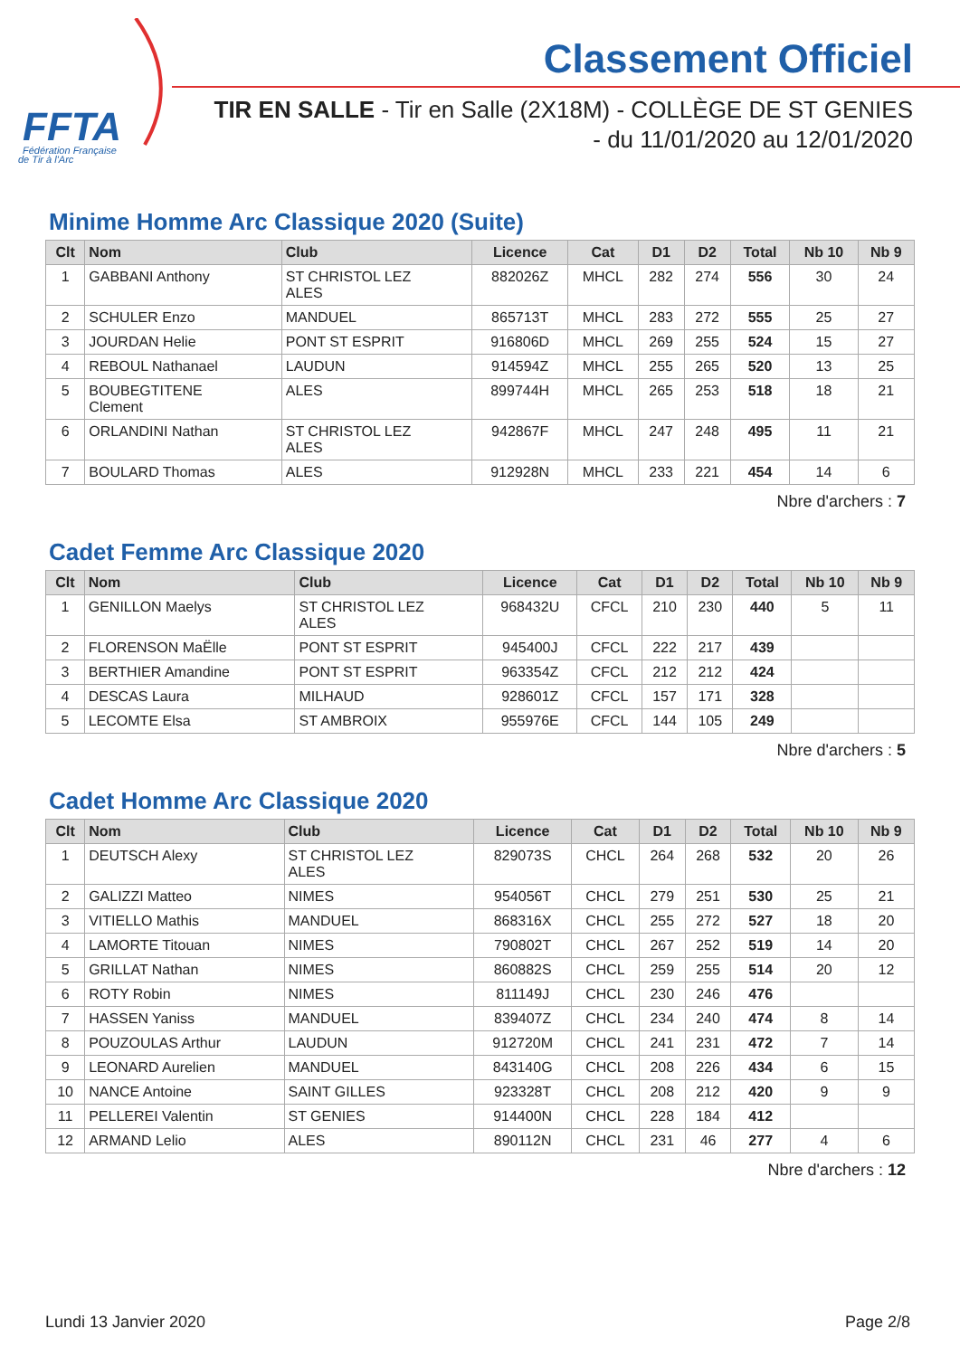FFTA
Fédération Française
de Tir à l'Arc
Classement Officiel
TIR EN SALLE - Tir en Salle (2X18M) - COLLÈGE DE ST GENIES
- du 11/01/2020 au 12/01/2020
Minime Homme Arc Classique 2020 (Suite)
| Clt | Nom | Club | Licence | Cat | D1 | D2 | Total | Nb 10 | Nb 9 |
| --- | --- | --- | --- | --- | --- | --- | --- | --- | --- |
| 1 | GABBANI Anthony | ST CHRISTOL LEZ ALES | 882026Z | MHCL | 282 | 274 | 556 | 30 | 24 |
| 2 | SCHULER Enzo | MANDUEL | 865713T | MHCL | 283 | 272 | 555 | 25 | 27 |
| 3 | JOURDAN Helie | PONT ST ESPRIT | 916806D | MHCL | 269 | 255 | 524 | 15 | 27 |
| 4 | REBOUL Nathanael | LAUDUN | 914594Z | MHCL | 255 | 265 | 520 | 13 | 25 |
| 5 | BOUBEGTITENE Clement | ALES | 899744H | MHCL | 265 | 253 | 518 | 18 | 21 |
| 6 | ORLANDINI Nathan | ST CHRISTOL LEZ ALES | 942867F | MHCL | 247 | 248 | 495 | 11 | 21 |
| 7 | BOULARD Thomas | ALES | 912928N | MHCL | 233 | 221 | 454 | 14 | 6 |
Nbre d'archers : 7
Cadet Femme Arc Classique 2020
| Clt | Nom | Club | Licence | Cat | D1 | D2 | Total | Nb 10 | Nb 9 |
| --- | --- | --- | --- | --- | --- | --- | --- | --- | --- |
| 1 | GENILLON Maelys | ST CHRISTOL LEZ ALES | 968432U | CFCL | 210 | 230 | 440 | 5 | 11 |
| 2 | FLORENSON MaËlle | PONT ST ESPRIT | 945400J | CFCL | 222 | 217 | 439 | | |
| 3 | BERTHIER Amandine | PONT ST ESPRIT | 963354Z | CFCL | 212 | 212 | 424 | | |
| 4 | DESCAS Laura | MILHAUD | 928601Z | CFCL | 157 | 171 | 328 | | |
| 5 | LECOMTE Elsa | ST AMBROIX | 955976E | CFCL | 144 | 105 | 249 | | |
Nbre d'archers : 5
Cadet Homme Arc Classique 2020
| Clt | Nom | Club | Licence | Cat | D1 | D2 | Total | Nb 10 | Nb 9 |
| --- | --- | --- | --- | --- | --- | --- | --- | --- | --- |
| 1 | DEUTSCH Alexy | ST CHRISTOL LEZ ALES | 829073S | CHCL | 264 | 268 | 532 | 20 | 26 |
| 2 | GALIZZI Matteo | NIMES | 954056T | CHCL | 279 | 251 | 530 | 25 | 21 |
| 3 | VITIELLO Mathis | MANDUEL | 868316X | CHCL | 255 | 272 | 527 | 18 | 20 |
| 4 | LAMORTE Titouan | NIMES | 790802T | CHCL | 267 | 252 | 519 | 14 | 20 |
| 5 | GRILLAT Nathan | NIMES | 860882S | CHCL | 259 | 255 | 514 | 20 | 12 |
| 6 | ROTY Robin | NIMES | 811149J | CHCL | 230 | 246 | 476 | | |
| 7 | HASSEN Yaniss | MANDUEL | 839407Z | CHCL | 234 | 240 | 474 | 8 | 14 |
| 8 | POUZOULAS Arthur | LAUDUN | 912720M | CHCL | 241 | 231 | 472 | 7 | 14 |
| 9 | LEONARD Aurelien | MANDUEL | 843140G | CHCL | 208 | 226 | 434 | 6 | 15 |
| 10 | NANCE Antoine | SAINT GILLES | 923328T | CHCL | 208 | 212 | 420 | 9 | 9 |
| 11 | PELLEREI Valentin | ST GENIES | 914400N | CHCL | 228 | 184 | 412 | | |
| 12 | ARMAND Lelio | ALES | 890112N | CHCL | 231 | 46 | 277 | 4 | 6 |
Nbre d'archers : 12
Lundi 13 Janvier 2020 Page 2/8